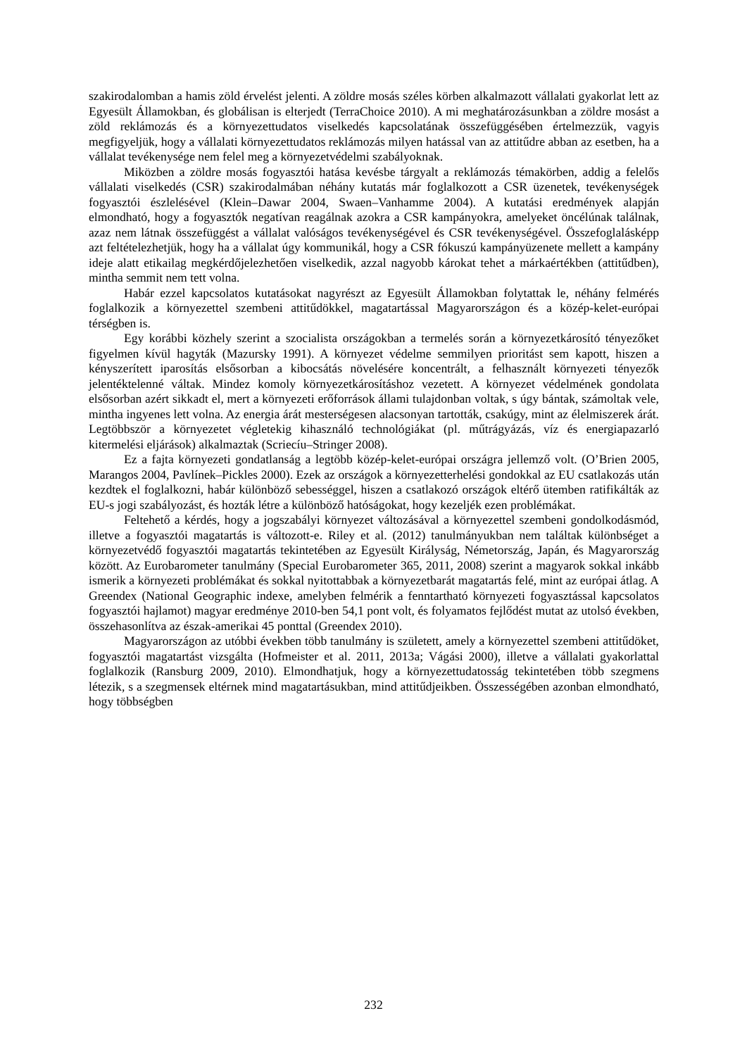szakirodalomban a hamis zöld érvelést jelenti. A zöldre mosás széles körben alkalmazott vállalati gyakorlat lett az Egyesült Államokban, és globálisan is elterjedt (TerraChoice 2010). A mi meghatározásunkban a zöldre mosást a zöld reklámozás és a környezettudatos viselkedés kapcsolatának összefüggésében értelmezzük, vagyis megfigyeljük, hogy a vállalati környezettudatos reklámozás milyen hatással van az attitűdre abban az esetben, ha a vállalat tevékenysége nem felel meg a környezetvédelmi szabályoknak.
Miközben a zöldre mosás fogyasztói hatása kevésbe tárgyalt a reklámozás témakörben, addig a felelős vállalati viselkedés (CSR) szakirodalmában néhány kutatás már foglalkozott a CSR üzenetek, tevékenységek fogyasztói észlelésével (Klein–Dawar 2004, Swaen–Vanhamme 2004). A kutatási eredmények alapján elmondható, hogy a fogyasztók negatívan reagálnak azokra a CSR kampányokra, amelyeket öncélúnak találnak, azaz nem látnak összefüggést a vállalat valóságos tevékenységével és CSR tevékenységével. Összefoglalásképp azt feltételezhetjük, hogy ha a vállalat úgy kommunikál, hogy a CSR fókuszú kampányüzenete mellett a kampány ideje alatt etikailag megkérdőjelezhetően viselkedik, azzal nagyobb károkat tehet a márkaértékben (attitűdben), mintha semmit nem tett volna.
Habár ezzel kapcsolatos kutatásokat nagyrészt az Egyesült Államokban folytattak le, néhány felmérés foglalkozik a környezettel szembeni attitűdökkel, magatartással Magyarországon és a közép-kelet-európai térségben is.
Egy korábbi közhely szerint a szocialista országokban a termelés során a környezetkárosító tényezőket figyelmen kívül hagyták (Mazursky 1991). A környezet védelme semmilyen prioritást sem kapott, hiszen a kényszerített iparosítás elsősorban a kibocsátás növelésére koncentrált, a felhasznált környezeti tényezők jelentéktelenné váltak. Mindez komoly környezetkárosításhoz vezetett. A környezet védelmének gondolata elsősorban azért sikkadt el, mert a környezeti erőforrások állami tulajdonban voltak, s úgy bántak, számoltak vele, mintha ingyenes lett volna. Az energia árát mesterségesen alacsonyan tartották, csakúgy, mint az élelmiszerek árát. Legtöbbször a környezetet végletekig kihasználó technológiákat (pl. műtrágyázás, víz és energiapazarló kitermelési eljárások) alkalmaztak (Scriecíu–Stringer 2008).
Ez a fajta környezeti gondatlanság a legtöbb közép-kelet-európai országra jellemző volt. (O’Brien 2005, Marangos 2004, Pavlínek–Pickles 2000). Ezek az országok a környezetterhelési gondokkal az EU csatlakozás után kezdtek el foglalkozni, habár különböző sebességgel, hiszen a csatlakozó országok eltérő ütemben ratifikálták az EU-s jogi szabályozást, és hozták létre a különböző hatóságokat, hogy kezeljék ezen problémákat.
Feltehető a kérdés, hogy a jogszabályi környezet változásával a környezettel szembeni gondolkodásmód, illetve a fogyasztói magatartás is változott-e. Riley et al. (2012) tanulmányukban nem találtak különbséget a környezetvédő fogyasztói magatartás tekintetében az Egyesült Királyság, Németország, Japán, és Magyarország között. Az Eurobarometer tanulmány (Special Eurobarometer 365, 2011, 2008) szerint a magyarok sokkal inkább ismerik a környezeti problémákat és sokkal nyitottabbak a környezetbarát magatartás felé, mint az európai átlag. A Greendex (National Geographic indexe, amelyben felmérik a fenntartható környezeti fogyasztással kapcsolatos fogyasztói hajlamot) magyar eredménye 2010-ben 54,1 pont volt, és folyamatos fejlődést mutat az utolsó években, összehasonlítva az észak-amerikai 45 ponttal (Greendex 2010).
Magyarországon az utóbbi években több tanulmány is született, amely a környezettel szembeni attitűdöket, fogyasztói magatartást vizsgálta (Hofmeister et al. 2011, 2013a; Vágási 2000), illetve a vállalati gyakorlattal foglalkozik (Ransburg 2009, 2010). Elmondhatjuk, hogy a környezettudatosság tekintetében több szegmens létezik, s a szegmensek eltérnek mind magatartásukban, mind attitűdjeikben. Összességében azonban elmondható, hogy többségben
232